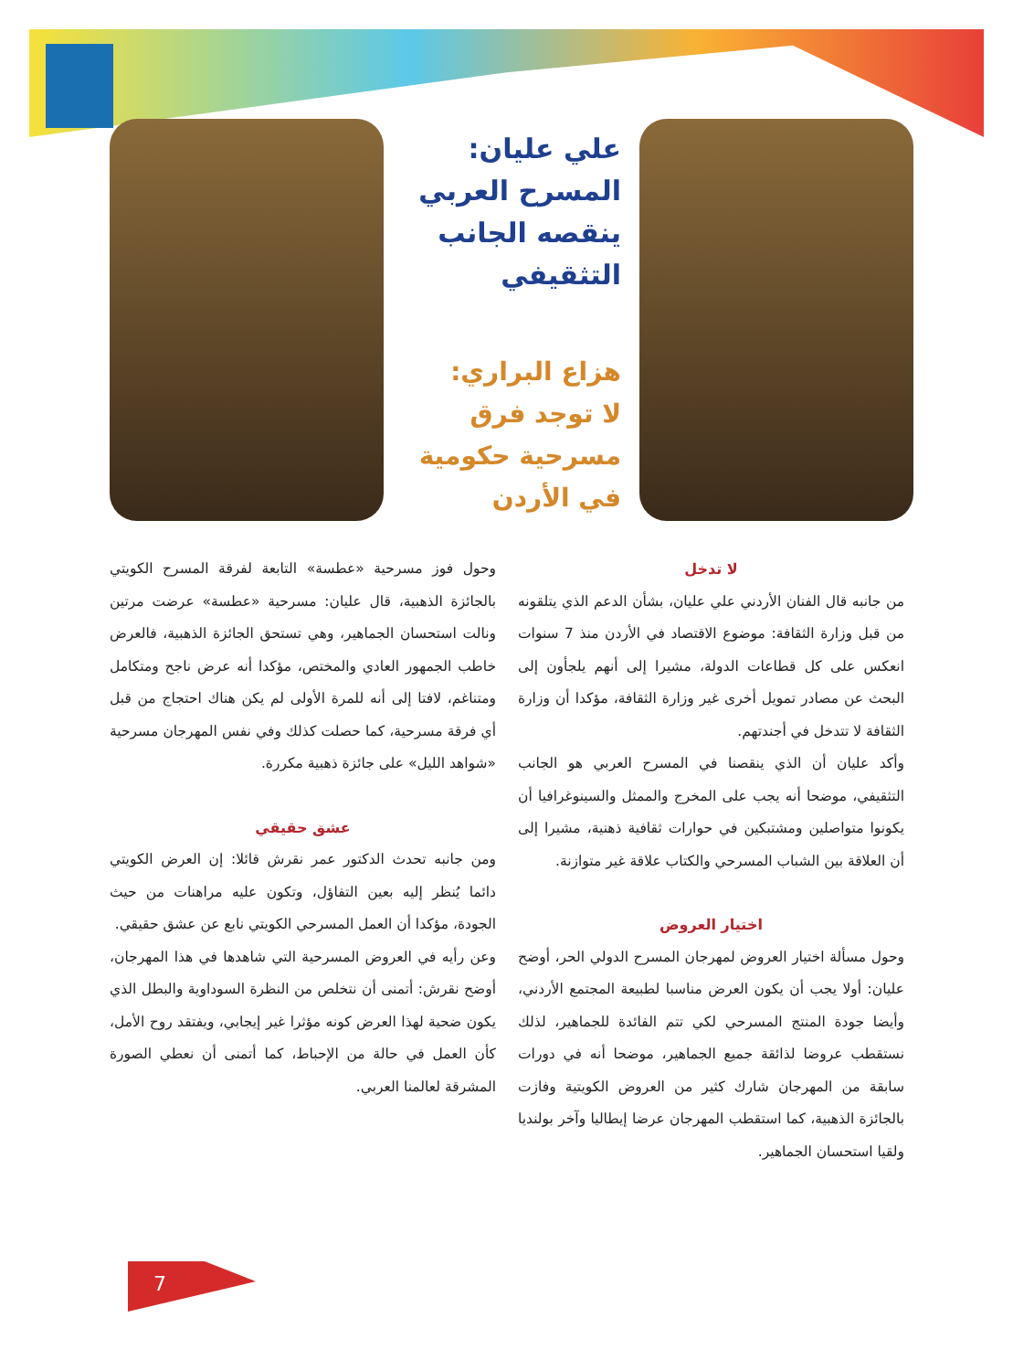علي عليان:
المسرح العربي
ينقصه الجانب
التثقيفي
هزاع البراري:
لا توجد فرق
مسرحية حكومية
في الأردن
لا تدخل
من جانبه قال الفنان الأردني علي عليان، بشأن الدعم الذي يتلقونه من قبل وزارة الثقافة: موضوع الاقتصاد في الأردن منذ 7 سنوات انعكس على كل قطاعات الدولة، مشيرا إلى أنهم يلجأون إلى البحث عن مصادر تمويل أخرى غير وزارة الثقافة، مؤكدا أن وزارة الثقافة لا تتدخل في أجندتهم.
وأكد عليان أن الذي ينقصنا في المسرح العربي هو الجانب التثقيفي، موضحا أنه يجب على المخرج والممثل والسينوغرافيا أن يكونوا متواصلين ومشتبكين في حوارات ثقافية ذهنية، مشيرا إلى أن العلاقة بين الشباب المسرحي والكتاب علاقة غير متوازنة.
اختيار العروض
وحول مسألة اختيار العروض لمهرجان المسرح الدولي الحر، أوضح عليان: أولا يجب أن يكون العرض مناسبا لطبيعة المجتمع الأردني، وأيضا جودة المنتج المسرحي لكي تتم الفائدة للجماهير، لذلك نستقطب عروضا لذائقة جميع الجماهير، موضحا أنه في دورات سابقة من المهرجان شارك كثير من العروض الكويتية وفازت بالجائزة الذهبية، كما استقطب المهرجان عرضا إيطاليا وآخر بولنديا ولقيا استحسان الجماهير.
وحول فوز مسرحية «عطسة» التابعة لفرقة المسرح الكويتي بالجائزة الذهبية، قال عليان: مسرحية «عطسة» عرضت مرتين ونالت استحسان الجماهير، وهي تستحق الجائزة الذهبية، فالعرض خاطب الجمهور العادي والمختص، مؤكدا أنه عرض ناجح ومتكامل ومتناغم، لافتا إلى أنه للمرة الأولى لم يكن هناك احتجاج من قبل أي فرقة مسرحية، كما حصلت كذلك وفي نفس المهرجان مسرحية «شواهد الليل» على جائزة ذهبية مكررة.
عشق حقيقي
ومن جانبه تحدث الدكتور عمر نقرش قائلا: إن العرض الكويتي دائما يُنظر إليه بعين التفاؤل، وتكون عليه مراهنات من حيث الجودة، مؤكدا أن العمل المسرحي الكويتي نابع عن عشق حقيقي.
وعن رأيه في العروض المسرحية التي شاهدها في هذا المهرجان، أوضح نقرش: أتمنى أن نتخلص من النظرة السوداوية والبطل الذي يكون ضحية لهذا العرض كونه مؤثرا غير إيجابي، ويفتقد روح الأمل، كأن العمل في حالة من الإحباط، كما أتمنى أن نعطي الصورة المشرقة لعالمنا العربي.
7